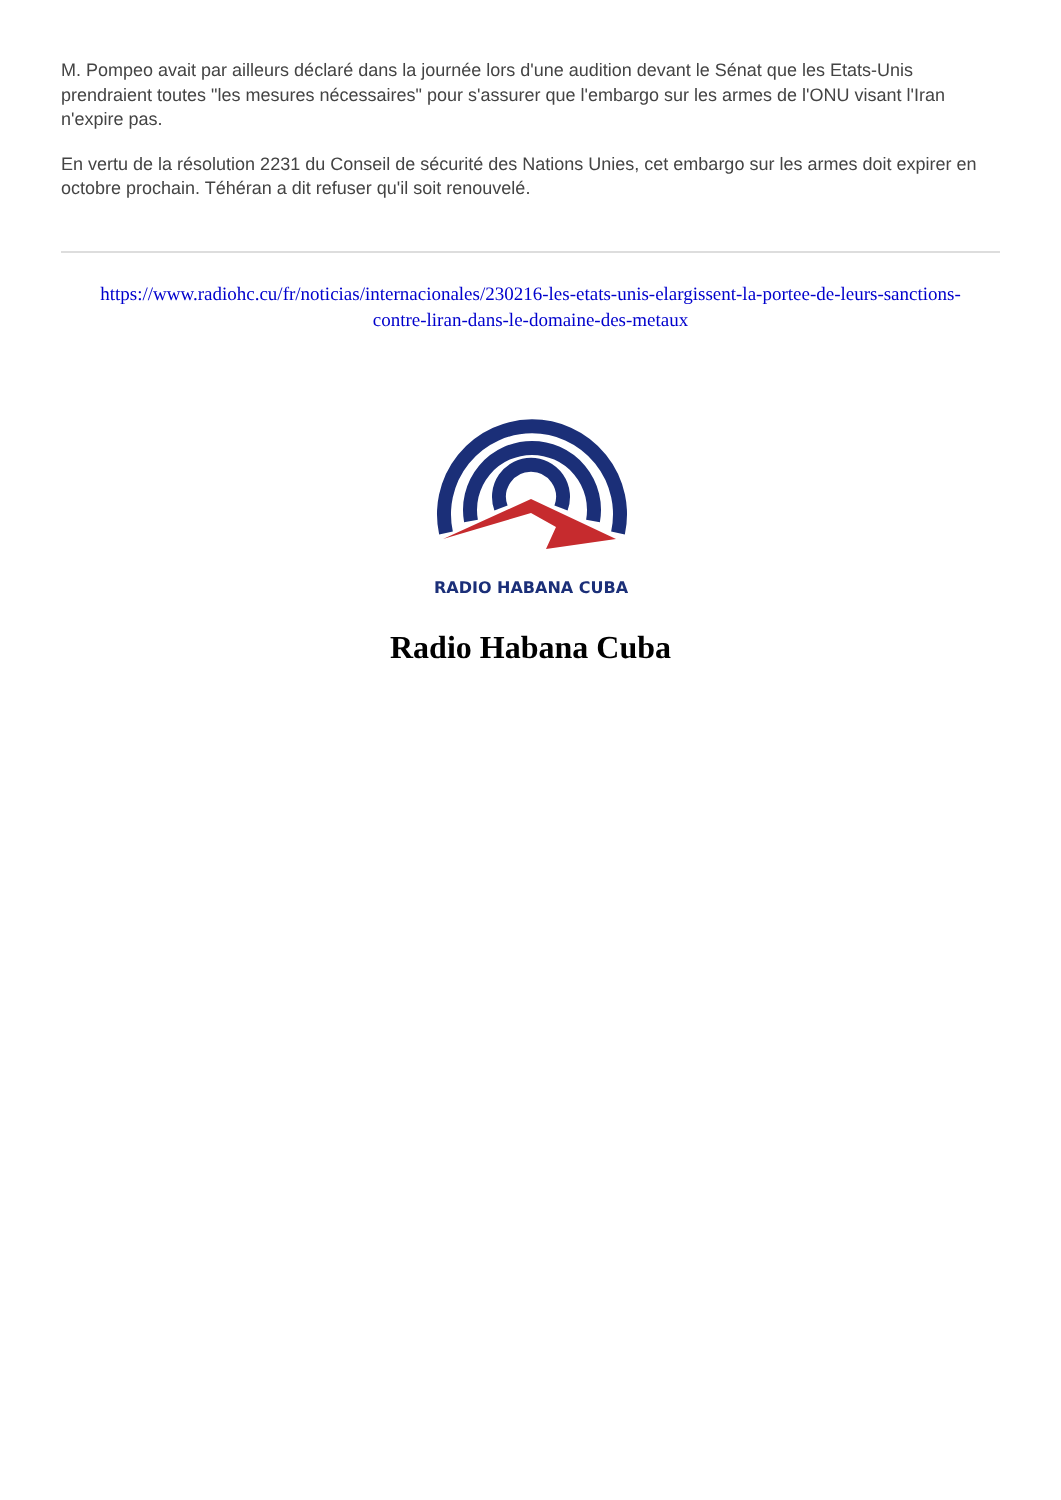M. Pompeo avait par ailleurs déclaré dans la journée lors d'une audition devant le Sénat que les Etats-Unis prendraient toutes "les mesures nécessaires" pour s'assurer que l'embargo sur les armes de l'ONU visant l'Iran n'expire pas.
En vertu de la résolution 2231 du Conseil de sécurité des Nations Unies, cet embargo sur les armes doit expirer en octobre prochain. Téhéran a dit refuser qu'il soit renouvelé.
https://www.radiohc.cu/fr/noticias/internacionales/230216-les-etats-unis-elargissent-la-portee-de-leurs-sanctions-contre-liran-dans-le-domaine-des-metaux
RADIO HABANA CUBA
Radio Habana Cuba